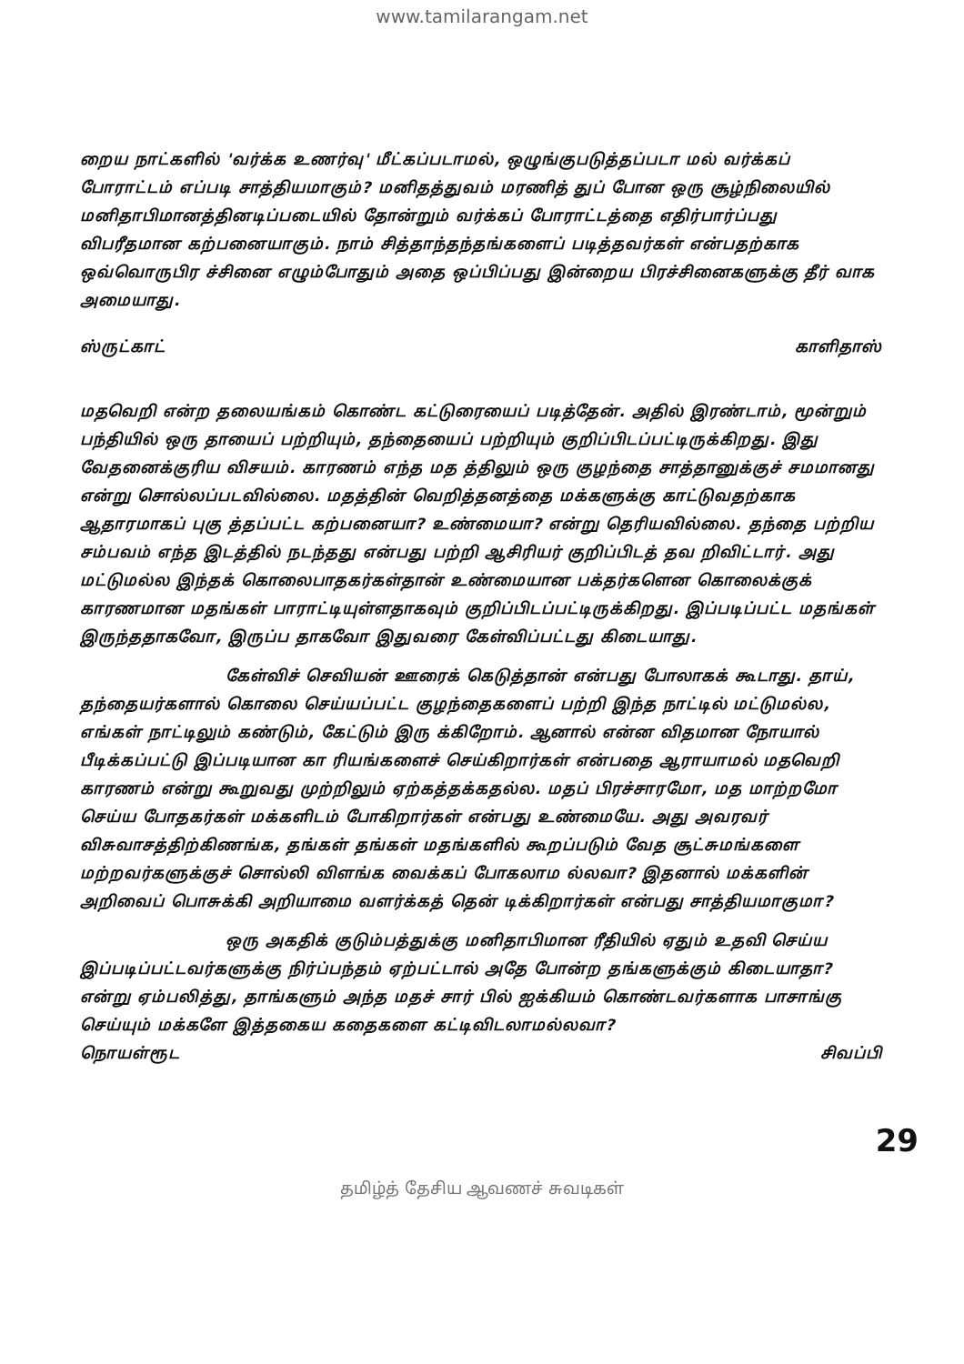www.tamilarangam.net
றைய நாட்களில் 'வர்க்க உணர்வு' மீட்கப்படாமல், ஒழுங்குபடுத்தப்படா மல் வர்க்கப் போராட்டம் எப்படி சாத்தியமாகும்? மனிதத்துவம் மரணித் துப் போன ஒரு சூழ்நிலையில் மனிதாபிமானத்தினடிப்படையில் தோன்றும் வர்க்கப் போராட்டத்தை எதிர்பார்ப்பது விபரீதமான கற்பனையாகும். நாம் சித்தாந்தந்தங்களைப் படித்தவர்கள் என்பதற்காக ஒவ்வொருபிர ச்சினை எழும்போதும் அதை ஒப்பிப்பது இன்றைய பிரச்சினைகளுக்கு தீர் வாக அமையாது.
ஸ்ருட்காட் காளிதாஸ்
மதவெறி என்ற தலையங்கம் கொண்ட கட்டுரையைப் படித்தேன். அதில் இரண்டாம், மூன்றும் பந்தியில் ஒரு தாயைப் பற்றியும், தந்தையைப் பற்றியும் குறிப்பிடப்பட்டிருக்கிறது. இது வேதனைக்குரிய விசயம். காரணம் எந்த மத த்திலும் ஒரு குழந்தை சாத்தானுக்குச் சமமானது என்று சொல்லப்படவில்லை. மதத்தின் வெறித்தனத்தை மக்களுக்கு காட்டுவதற்காக ஆதாரமாகப் புகு த்தப்பட்ட கற்பனையா? உண்மையா? என்று தெரியவில்லை. தந்தை பற்றிய சம்பவம் எந்த இடத்தில் நடந்தது என்பது பற்றி ஆசிரியர் குறிப்பிடத் தவ றிவிட்டார். அது மட்டுமல்ல இந்தக் கொலைபாதகர்கள்தான் உண்மையான பக்தர்களென கொலைக்குக் காரணமான மதங்கள் பாராட்டியுள்ளதாகவும் குறிப்பிடப்பட்டிருக்கிறது. இப்படிப்பட்ட மதங்கள் இருந்ததாகவோ, இருப்ப தாகவோ இதுவரை கேள்விப்பட்டது கிடையாது.
கேள்விச் செவியன் ஊரைக் கெடுத்தான் என்பது போலாகக் கூடாது. தாய், தந்தையர்களால் கொலை செய்யப்பட்ட குழந்தைகளைப் பற்றி இந்த நாட்டில் மட்டுமல்ல, எங்கள் நாட்டிலும் கண்டும், கேட்டும் இரு க்கிறோம். ஆனால் என்ன விதமான நோயால் பீடிக்கப்பட்டு இப்படியான கா ரியங்களைச் செய்கிறார்கள் என்பதை ஆராயாமல் மதவெறி காரணம் என்று கூறுவது முற்றிலும் ஏற்கத்தக்கதல்ல. மதப் பிரச்சாரமோ, மத மாற்றமோ செய்ய போதகர்கள் மக்களிடம் போகிறார்கள் என்பது உண்மையே. அது அவரவர் விசுவாசத்திற்கிணங்க, தங்கள் தங்கள் மதங்களில் கூறப்படும் வேத சூட்சுமங்களை மற்றவர்களுக்குச் சொல்லி விளங்க வைக்கப் போகலாம ல்லவா? இதனால் மக்களின் அறிவைப் பொசுக்கி அறியாமை வளர்க்கத் தென் டிக்கிறார்கள் என்பது சாத்தியமாகுமா?
ஒரு அகதிக் குடும்பத்துக்கு மனிதாபிமான ரீதியில் ஏதும் உதவி செய்ய இப்படிப்பட்டவர்களுக்கு நிர்ப்பந்தம் ஏற்பட்டால் அதே போன்ற தங்களுக்கும் கிடையாதா? என்று ஏம்பலித்து, தாங்களும் அந்த மதச் சார் பில் ஐக்கியம் கொண்டவர்களாக பாசாங்கு செய்யும் மக்களே இத்தகைய கதைகளை கட்டிவிடலாமல்லவா?
நொயள்ரூட சிவப்பி
29
தமிழ்த் தேசிய ஆவணச் சுவடிகள்